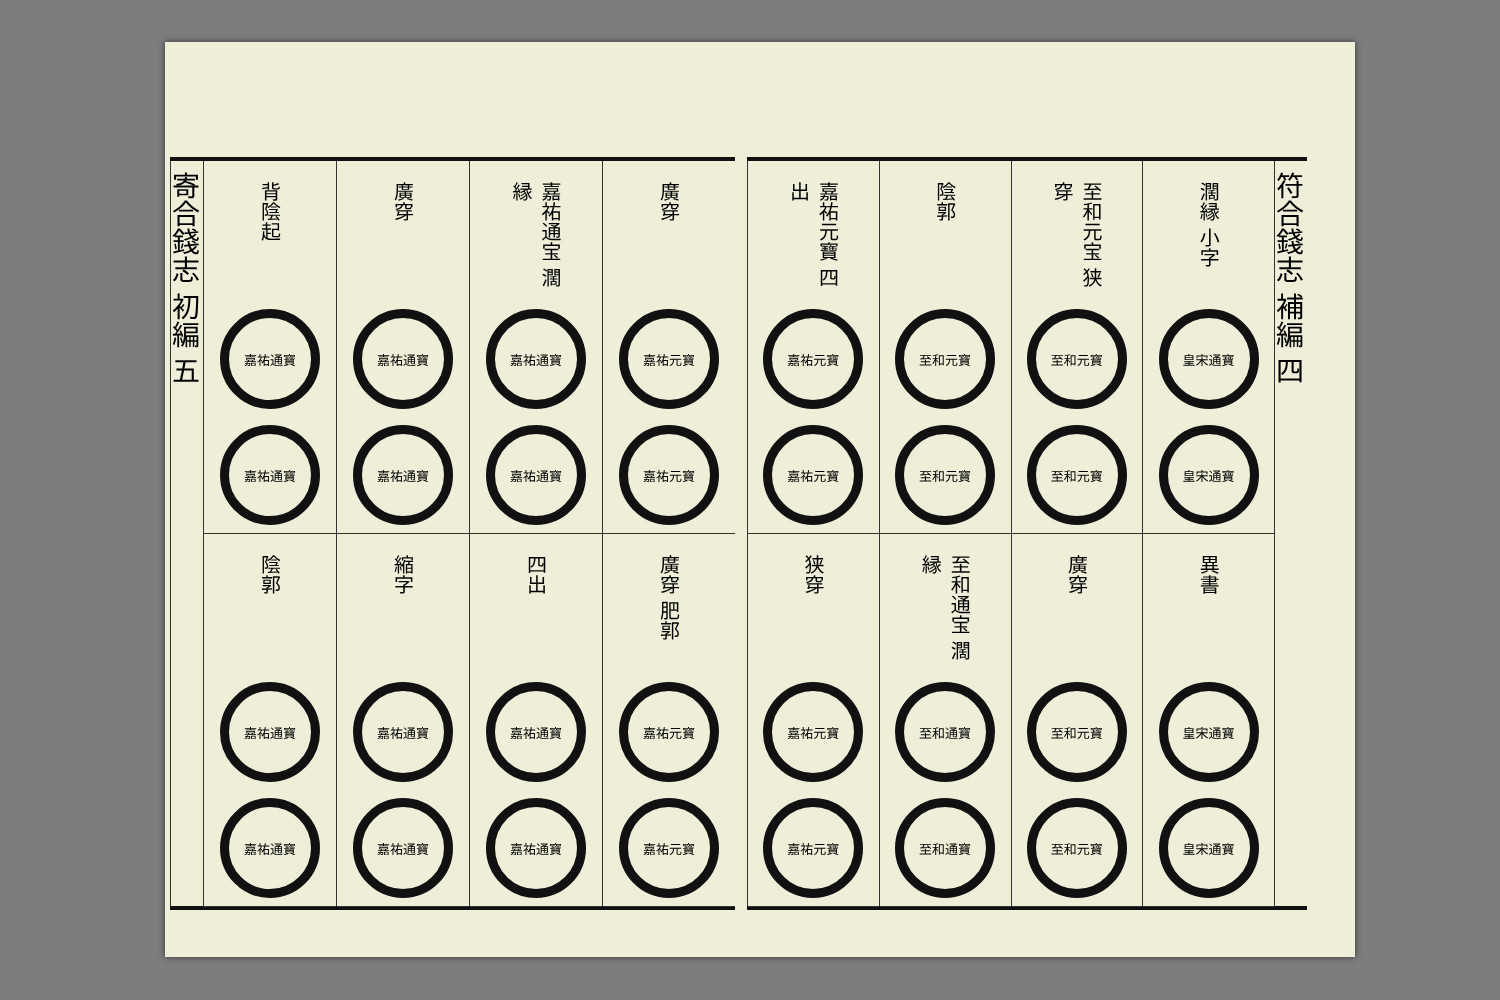寄合錢志 初編 五
背陰起
嘉祐通寶
嘉祐通寶
陰郭
嘉祐通寶
嘉祐通寶
廣穿
嘉祐通寶
嘉祐通寶
縮字
嘉祐通寶
嘉祐通寶
嘉祐通宝 濶縁
嘉祐通寶
嘉祐通寶
四出
嘉祐通寶
嘉祐通寶
廣穿
嘉祐元寶
嘉祐元寶
廣穿 肥郭
嘉祐元寶
嘉祐元寶
嘉祐元寶 四出
嘉祐元寶
嘉祐元寶
狭穿
嘉祐元寶
嘉祐元寶
陰郭
至和元寶
至和元寶
至和通宝 濶縁
至和通寶
至和通寶
至和元宝 狭穿
至和元寶
至和元寶
廣穿
至和元寶
至和元寶
濶縁 小字
皇宋通寶
皇宋通寶
異書
皇宋通寶
皇宋通寶
符合錢志 補編 四